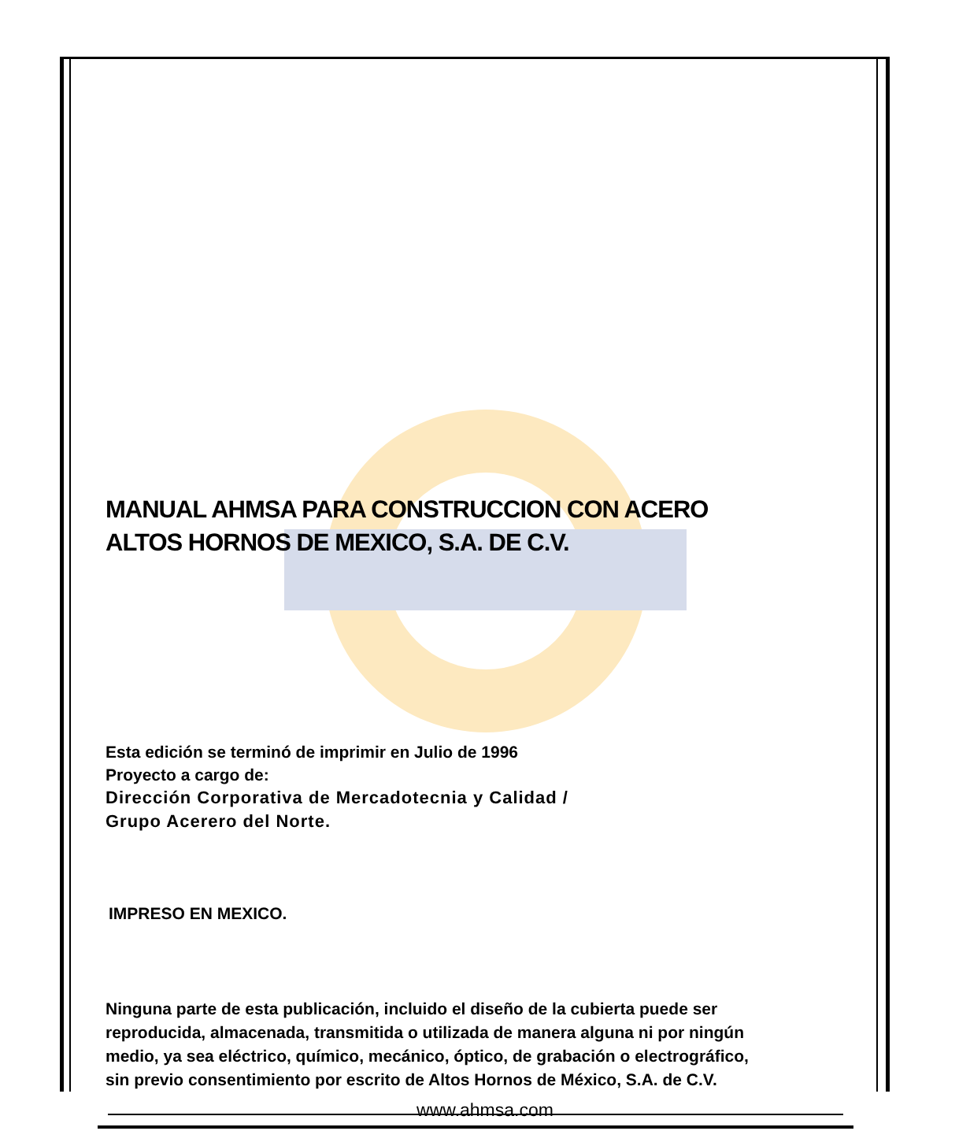MANUAL AHMSA PARA CONSTRUCCION CON ACERO
ALTOS HORNOS DE MEXICO, S.A. DE C.V.
Esta edición se terminó de imprimir en Julio de 1996
Proyecto a cargo de:
Dirección Corporativa de Mercadotecnia y Calidad /
Grupo Acerero del Norte.
IMPRESO EN MEXICO.
Ninguna parte de esta publicación, incluido el diseño de la cubierta puede ser
reproducida, almacenada, transmitida o utilizada de manera alguna ni por ningún
medio, ya sea eléctrico, químico, mecánico, óptico, de grabación o electrográfico,
sin previo consentimiento por escrito de Altos Hornos de México, S.A. de C.V.
www.ahmsa.com